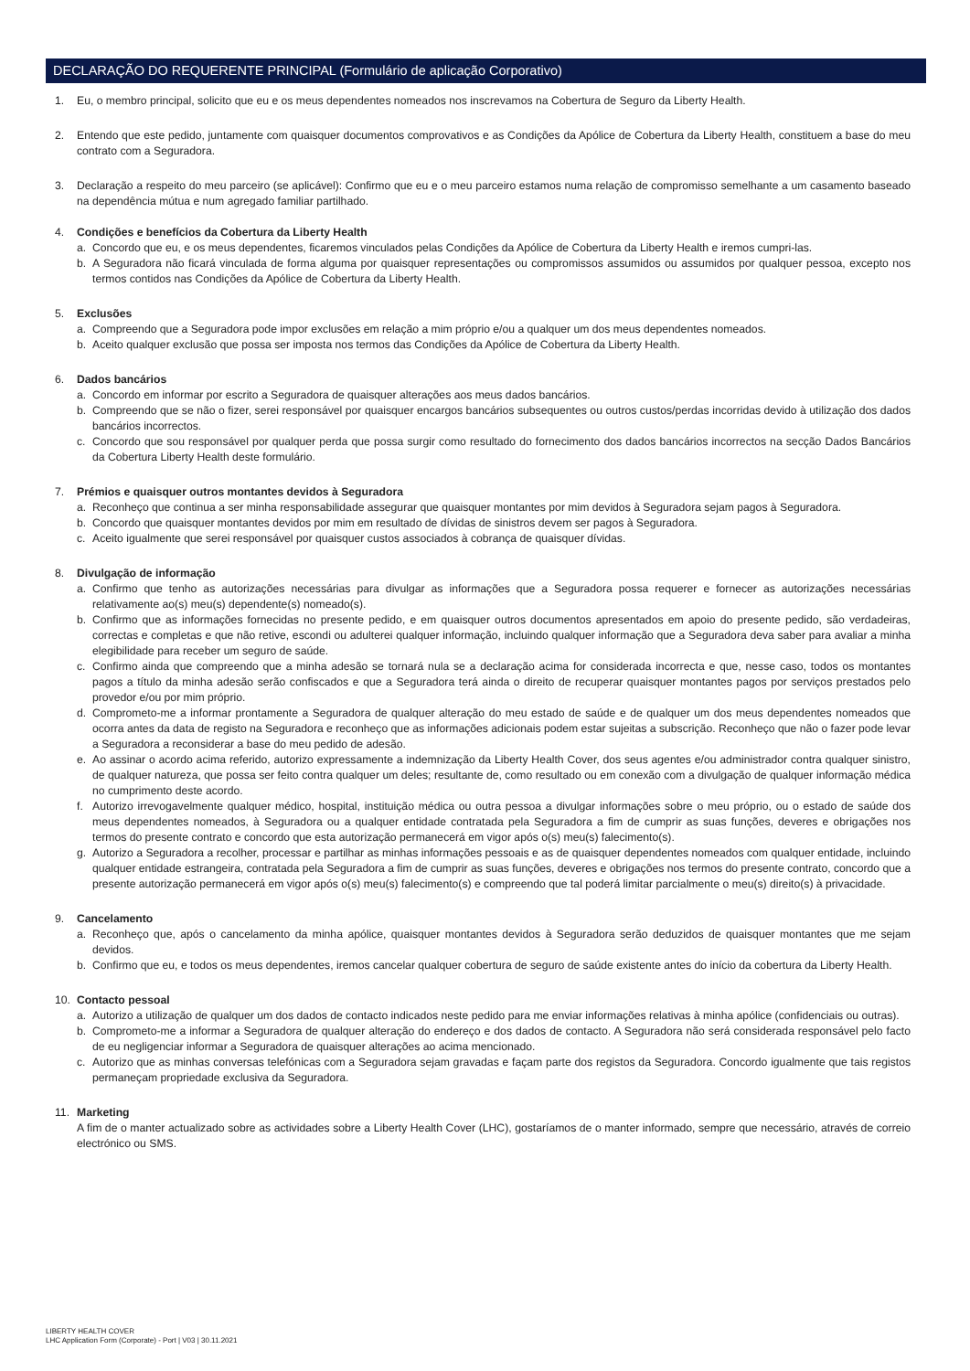DECLARAÇÃO DO REQUERENTE PRINCIPAL (Formulário de aplicação Corporativo)
1. Eu, o membro principal, solicito que eu e os meus dependentes nomeados nos inscrevamos na Cobertura de Seguro da Liberty Health.
2. Entendo que este pedido, juntamente com quaisquer documentos comprovativos e as Condições da Apólice de Cobertura da Liberty Health, constituem a base do meu contrato com a Seguradora.
3. Declaração a respeito do meu parceiro (se aplicável): Confirmo que eu e o meu parceiro estamos numa relação de compromisso semelhante a um casamento baseado na dependência mútua e num agregado familiar partilhado.
4. Condições e benefícios da Cobertura da Liberty Health
a. Concordo que eu, e os meus dependentes, ficaremos vinculados pelas Condições da Apólice de Cobertura da Liberty Health e iremos cumpri-las.
b. A Seguradora não ficará vinculada de forma alguma por quaisquer representações ou compromissos assumidos ou assumidos por qualquer pessoa, excepto nos termos contidos nas Condições da Apólice de Cobertura da Liberty Health.
5. Exclusões
a. Compreendo que a Seguradora pode impor exclusões em relação a mim próprio e/ou a qualquer um dos meus dependentes nomeados.
b. Aceito qualquer exclusão que possa ser imposta nos termos das Condições da Apólice de Cobertura da Liberty Health.
6. Dados bancários
a. Concordo em informar por escrito a Seguradora de quaisquer alterações aos meus dados bancários.
b. Compreendo que se não o fizer, serei responsável por quaisquer encargos bancários subsequentes ou outros custos/perdas incorridas devido à utilização dos dados bancários incorrectos.
c. Concordo que sou responsável por qualquer perda que possa surgir como resultado do fornecimento dos dados bancários incorrectos na secção Dados Bancários da Cobertura Liberty Health deste formulário.
7. Prémios e quaisquer outros montantes devidos à Seguradora
a. Reconheço que continua a ser minha responsabilidade assegurar que quaisquer montantes por mim devidos à Seguradora sejam pagos à Seguradora.
b. Concordo que quaisquer montantes devidos por mim em resultado de dívidas de sinistros devem ser pagos à Seguradora.
c. Aceito igualmente que serei responsável por quaisquer custos associados à cobrança de quaisquer dívidas.
8. Divulgação de informação
a. Confirmo que tenho as autorizações necessárias para divulgar as informações que a Seguradora possa requerer e fornecer as autorizações necessárias relativamente ao(s) meu(s) dependente(s) nomeado(s).
b. Confirmo que as informações fornecidas no presente pedido, e em quaisquer outros documentos apresentados em apoio do presente pedido, são verdadeiras, correctas e completas e que não retive, escondi ou adulterei qualquer informação, incluindo qualquer informação que a Seguradora deva saber para avaliar a minha elegibilidade para receber um seguro de saúde.
c. Confirmo ainda que compreendo que a minha adesão se tornará nula se a declaração acima for considerada incorrecta e que, nesse caso, todos os montantes pagos a título da minha adesão serão confiscados e que a Seguradora terá ainda o direito de recuperar quaisquer montantes pagos por serviços prestados pelo provedor e/ou por mim próprio.
d. Comprometo-me a informar prontamente a Seguradora de qualquer alteração do meu estado de saúde e de qualquer um dos meus dependentes nomeados que ocorra antes da data de registo na Seguradora e reconheço que as informações adicionais podem estar sujeitas a subscrição. Reconheço que não o fazer pode levar a Seguradora a reconsiderar a base do meu pedido de adesão.
e. Ao assinar o acordo acima referido, autorizo expressamente a indemnização da Liberty Health Cover, dos seus agentes e/ou administrador contra qualquer sinistro, de qualquer natureza, que possa ser feito contra qualquer um deles; resultante de, como resultado ou em conexão com a divulgação de qualquer informação médica no cumprimento deste acordo.
f. Autorizo irrevogavelmente qualquer médico, hospital, instituição médica ou outra pessoa a divulgar informações sobre o meu próprio, ou o estado de saúde dos meus dependentes nomeados, à Seguradora ou a qualquer entidade contratada pela Seguradora a fim de cumprir as suas funções, deveres e obrigações nos termos do presente contrato e concordo que esta autorização permanecerá em vigor após o(s) meu(s) falecimento(s).
g. Autorizo a Seguradora a recolher, processar e partilhar as minhas informações pessoais e as de quaisquer dependentes nomeados com qualquer entidade, incluindo qualquer entidade estrangeira, contratada pela Seguradora a fim de cumprir as suas funções, deveres e obrigações nos termos do presente contrato, concordo que a presente autorização permanecerá em vigor após o(s) meu(s) falecimento(s) e compreendo que tal poderá limitar parcialmente o meu(s) direito(s) à privacidade.
9. Cancelamento
a. Reconheço que, após o cancelamento da minha apólice, quaisquer montantes devidos à Seguradora serão deduzidos de quaisquer montantes que me sejam devidos.
b. Confirmo que eu, e todos os meus dependentes, iremos cancelar qualquer cobertura de seguro de saúde existente antes do início da cobertura da Liberty Health.
10. Contacto pessoal
a. Autorizo a utilização de qualquer um dos dados de contacto indicados neste pedido para me enviar informações relativas à minha apólice (confidenciais ou outras).
b. Comprometo-me a informar a Seguradora de qualquer alteração do endereço e dos dados de contacto. A Seguradora não será considerada responsável pelo facto de eu negligenciar informar a Seguradora de quaisquer alterações ao acima mencionado.
c. Autorizo que as minhas conversas telefónicas com a Seguradora sejam gravadas e façam parte dos registos da Seguradora. Concordo igualmente que tais registos permaneçam propriedade exclusiva da Seguradora.
11. Marketing
A fim de o manter actualizado sobre as actividades sobre a Liberty Health Cover (LHC), gostaríamos de o manter informado, sempre que necessário, através de correio electrónico ou SMS.
LIBERTY HEALTH COVER
LHC Application Form (Corporate) - Port | V03 | 30.11.2021